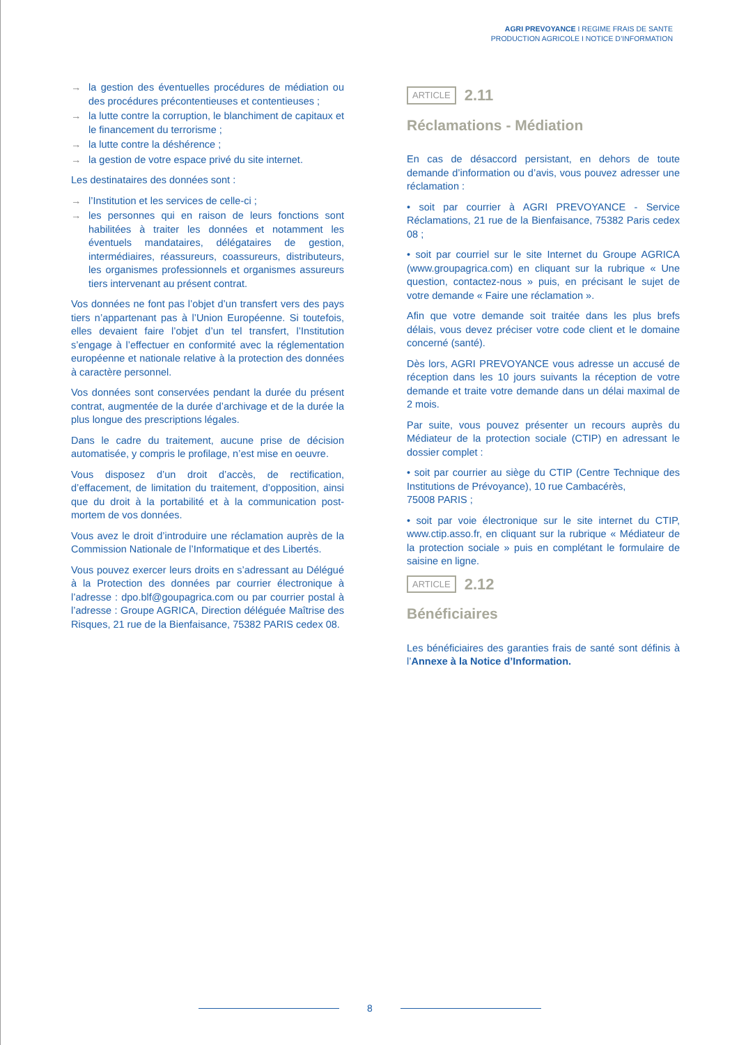AGRI PREVOYANCE I REGIME FRAIS DE SANTE
PRODUCTION AGRICOLE I NOTICE D’INFORMATION
→ la gestion des éventuelles procédures de médiation ou des procédures précontentieuses et contentieuses ;
→ la lutte contre la corruption, le blanchiment de capitaux et le financement du terrorisme ;
→ la lutte contre la déshérence ;
→ la gestion de votre espace privé du site internet.
Les destinataires des données sont :
→ l’Institution et les services de celle-ci ;
→ les personnes qui en raison de leurs fonctions sont habilitées à traiter les données et notamment les éventuels mandataires, délégataires de gestion, intermédiaires, réassureurs, coassureurs, distributeurs, les organismes professionnels et organismes assureurs tiers intervenant au présent contrat.
Vos données ne font pas l’objet d’un transfert vers des pays tiers n’appartenant pas à l’Union Européenne. Si toutefois, elles devaient faire l’objet d’un tel transfert, l’Institution s’engage à l’effectuer en conformité avec la réglementation européenne et nationale relative à la protection des données à caractère personnel.
Vos données sont conservées pendant la durée du présent contrat, augmentée de la durée d’archivage et de la durée la plus longue des prescriptions légales.
Dans le cadre du traitement, aucune prise de décision automatisée, y compris le profilage, n’est mise en oeuvre.
Vous disposez d’un droit d’accès, de rectification, d’effacement, de limitation du traitement, d’opposition, ainsi que du droit à la portabilité et à la communication post-mortem de vos données.
Vous avez le droit d’introduire une réclamation auprès de la Commission Nationale de l’Informatique et des Libertés.
Vous pouvez exercer leurs droits en s’adressant au Délégué à la Protection des données par courrier électronique à l’adresse : dpo.blf@goupagrica.com ou par courrier postal à l’adresse : Groupe AGRICA, Direction déléguée Maîtrise des Risques, 21 rue de la Bienfaisance, 75382 PARIS cedex 08.
ARTICLE 2.11
Réclamations - Médiation
En cas de désaccord persistant, en dehors de toute demande d’information ou d’avis, vous pouvez adresser une réclamation :
• soit par courrier à AGRI PREVOYANCE - Service Réclamations, 21 rue de la Bienfaisance, 75382 Paris cedex 08 ;
• soit par courriel sur le site Internet du Groupe AGRICA (www.groupagrica.com) en cliquant sur la rubrique « Une question, contactez-nous » puis, en précisant le sujet de votre demande « Faire une réclamation ».
Afin que votre demande soit traitée dans les plus brefs délais, vous devez préciser votre code client et le domaine concerné (santé).
Dès lors, AGRI PREVOYANCE vous adresse un accusé de réception dans les 10 jours suivants la réception de votre demande et traite votre demande dans un délai maximal de 2 mois.
Par suite, vous pouvez présenter un recours auprès du Médiateur de la protection sociale (CTIP) en adressant le dossier complet :
• soit par courrier au siège du CTIP (Centre Technique des Institutions de Prévoyance), 10 rue Cambacérès,
75008 PARIS ;
• soit par voie électronique sur le site internet du CTIP, www.ctip.asso.fr, en cliquant sur la rubrique « Médiateur de la protection sociale » puis en complétant le formulaire de saisine en ligne.
ARTICLE 2.12
Bénéficiaires
Les bénéficiaires des garanties frais de santé sont définis à l’Annexe à la Notice d’Information.
8